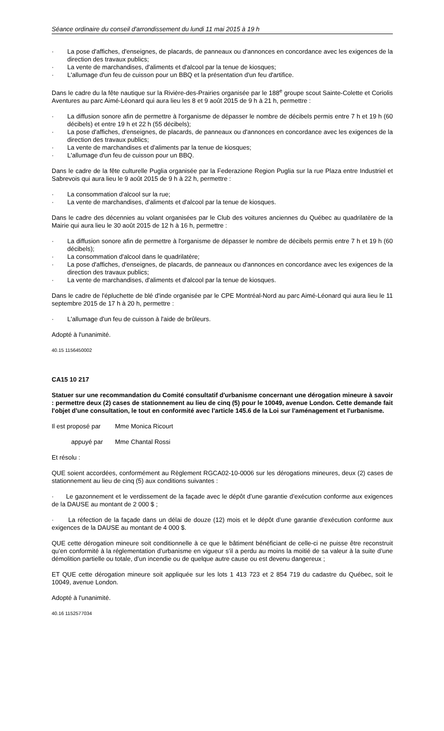Séance ordinaire du conseil d'arrondissement du lundi 11 mai 2015 à 19 h
· La pose d'affiches, d'enseignes, de placards, de panneaux ou d'annonces en concordance avec les exigences de la direction des travaux publics;
· La vente de marchandises, d'aliments et d'alcool par la tenue de kiosques;
· L'allumage d'un feu de cuisson pour un BBQ et la présentation d'un feu d'artifice.
Dans le cadre du la fête nautique sur la Rivière-des-Prairies organisée par le 188<sup>e</sup> groupe scout Sainte-Colette et Coriolis Aventures au parc Aimé-Léonard qui aura lieu les 8 et 9 août 2015 de 9 h à 21 h, permettre :
· La diffusion sonore afin de permettre à l'organisme de dépasser le nombre de décibels permis entre 7 h et 19 h (60 décibels) et entre 19 h et 22 h (55 décibels);
· La pose d'affiches, d'enseignes, de placards, de panneaux ou d'annonces en concordance avec les exigences de la direction des travaux publics;
· La vente de marchandises et d'aliments par la tenue de kiosques;
· L'allumage d'un feu de cuisson pour un BBQ.
Dans le cadre de la fête culturelle Puglia organisée par la Federazione Region Puglia sur la rue Plaza entre Industriel et Sabrevois qui aura lieu le 9 août 2015 de 9 h à 22 h, permettre :
· La consommation d'alcool sur la rue;
· La vente de marchandises, d'aliments et d'alcool par la tenue de kiosques.
Dans le cadre des décennies au volant organisées par le Club des voitures anciennes du Québec au quadrilatère de la Mairie qui aura lieu le 30 août 2015 de 12 h à 16 h, permettre :
· La diffusion sonore afin de permettre à l'organisme de dépasser le nombre de décibels permis entre 7 h et 19 h (60 décibels);
· La consommation d'alcool dans le quadrilatère;
· La pose d'affiches, d'enseignes, de placards, de panneaux ou d'annonces en concordance avec les exigences de la direction des travaux publics;
· La vente de marchandises, d'aliments et d'alcool par la tenue de kiosques.
Dans le cadre de l'épluchette de blé d'inde organisée par le CPE Montréal-Nord au parc Aimé-Léonard qui aura lieu le 11 septembre 2015 de 17 h à 20 h, permettre :
· L'allumage d'un feu de cuisson à l'aide de brûleurs.
Adopté à l'unanimité.
40.15 1156450002
CA15 10 217
Statuer sur une recommandation du Comité consultatif d'urbanisme concernant une dérogation mineure à savoir : permettre deux (2) cases de stationnement au lieu de cinq (5) pour le 10049, avenue London. Cette demande fait l'objet d'une consultation, le tout en conformité avec l'article 145.6 de la Loi sur l'aménagement et l'urbanisme.
Il est proposé par
Mme Monica Ricourt
appuyé par Mme Chantal Rossi
Et résolu :
QUE soient accordées, conformément au Règlement RGCA02-10-0006 sur les dérogations mineures, deux (2) cases de stationnement au lieu de cinq (5) aux conditions suivantes :
· Le gazonnement et le verdissement de la façade avec le dépôt d’une garantie d’exécution conforme aux exigences de la DAUSE au montant de 2 000 $ ;
· La réfection de la façade dans un délai de douze (12) mois et le dépôt d’une garantie d’exécution conforme aux exigences de la DAUSE au montant de 4 000 $.
QUE cette dérogation mineure soit conditionnelle à ce que le bâtiment bénéficiant de celle-ci ne puisse être reconstruit qu’en conformité à la réglementation d’urbanisme en vigueur s’il a perdu au moins la moitié de sa valeur à la suite d’une démolition partielle ou totale, d’un incendie ou de quelque autre cause ou est devenu dangereux ;
ET QUE cette dérogation mineure soit appliquée sur les lots 1 413 723 et 2 854 719 du cadastre du Québec, soit le 10049, avenue London.
Adopté à l'unanimité.
40.16 1152577034